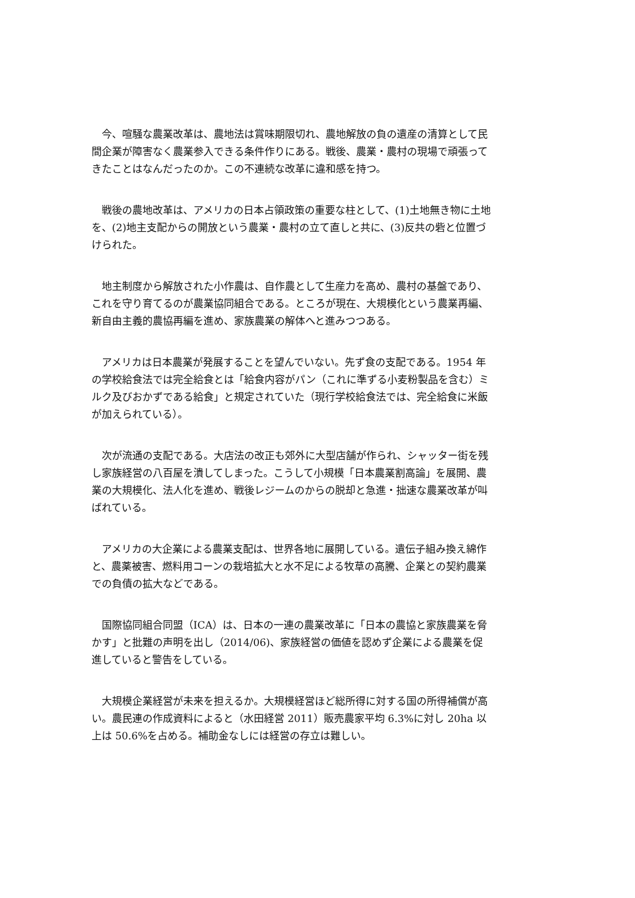今、喧騒な農業改革は、農地法は賞味期限切れ、農地解放の負の遺産の清算として民間企業が障害なく農業参入できる条件作りにある。戦後、農業・農村の現場で頑張ってきたことはなんだったのか。この不連続な改革に違和感を持つ。
戦後の農地改革は、アメリカの日本占領政策の重要な柱として、(1)土地無き物に土地を、(2)地主支配からの開放という農業・農村の立て直しと共に、(3)反共の砦と位置づけられた。
地主制度から解放された小作農は、自作農として生産力を高め、農村の基盤であり、これを守り育てるのが農業協同組合である。ところが現在、大規模化という農業再編、新自由主義的農協再編を進め、家族農業の解体へと進みつつある。
アメリカは日本農業が発展することを望んでいない。先ず食の支配である。1954 年の学校給食法では完全給食とは「給食内容がパン（これに準ずる小麦粉製品を含む）ミルク及びおかずである給食」と規定されていた（現行学校給食法では、完全給食に米飯が加えられている）。
次が流通の支配である。大店法の改正も郊外に大型店舗が作られ、シャッター街を残し家族経営の八百屋を潰してしまった。こうして小規模「日本農業割高論」を展開、農業の大規模化、法人化を進め、戦後レジームのからの脱却と急進・拙速な農業改革が叫ばれている。
アメリカの大企業による農業支配は、世界各地に展開している。遺伝子組み換え綿作と、農薬被害、燃料用コーンの栽培拡大と水不足による牧草の高騰、企業との契約農業での負債の拡大などである。
国際協同組合同盟（ICA）は、日本の一連の農業改革に「日本の農協と家族農業を脅かす」と批難の声明を出し（2014/06)、家族経営の価値を認めず企業による農業を促進していると警告をしている。
大規模企業経営が未来を担えるか。大規模経営ほど総所得に対する国の所得補償が高い。農民連の作成資料によると（水田経営 2011）販売農家平均 6.3%に対し 20ha 以上は 50.6%を占める。補助金なしには経営の存立は難しい。